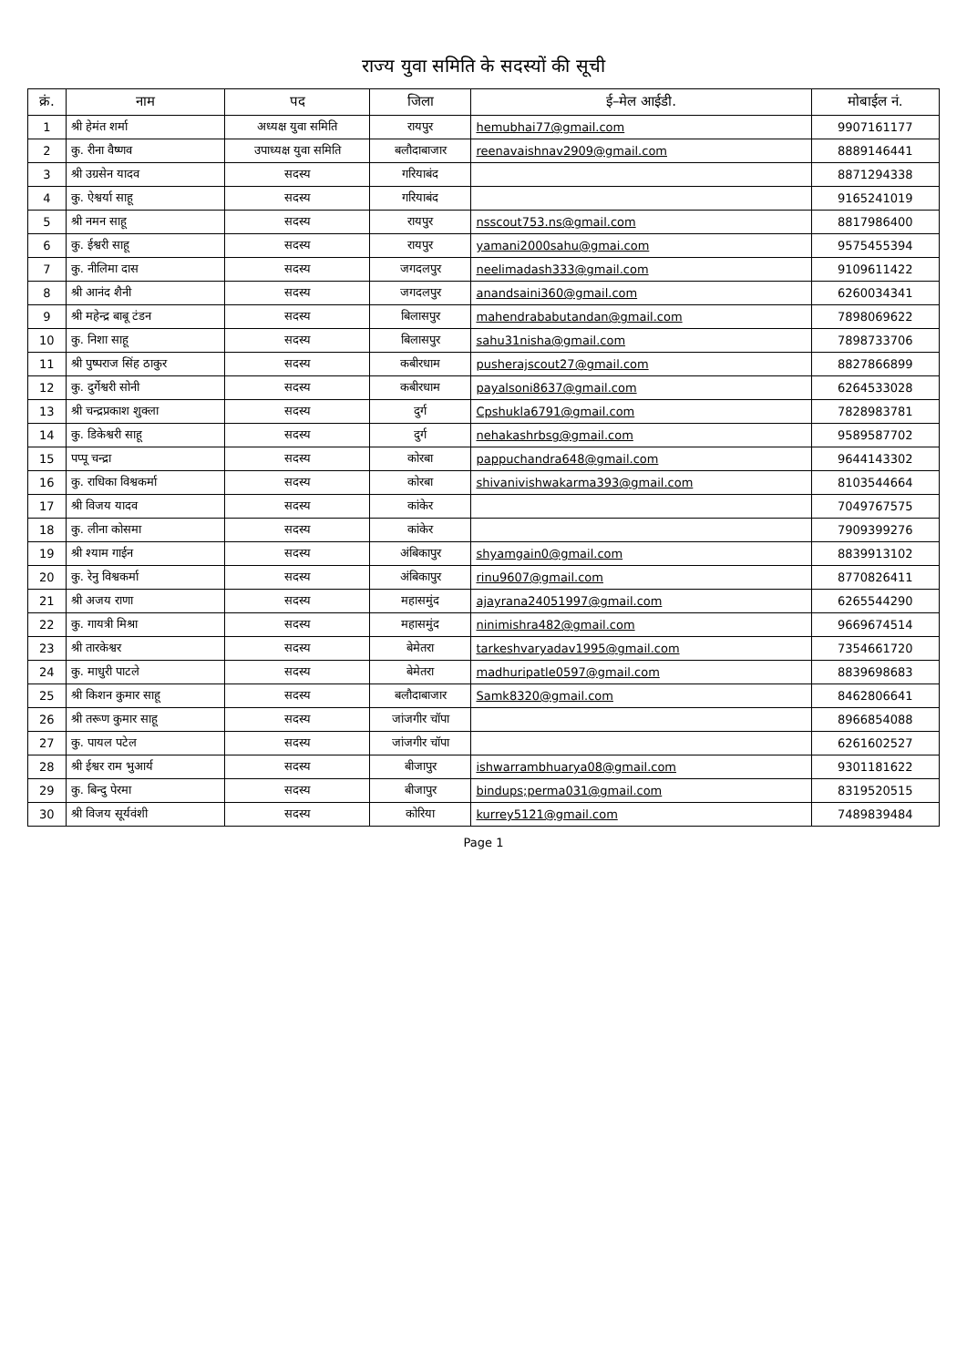राज्य युवा समिति के सदस्यों की सूची
| क्रं. | नाम | पद | जिला | ई–मेल आईडी. | मोबाईल नं. |
| --- | --- | --- | --- | --- | --- |
| 1 | श्री हेमंत शर्मा | अध्यक्ष युवा समिति | रायपुर | hemubhai77@gmail.com | 9907161177 |
| 2 | कु. रीना वैष्णव | उपाध्यक्ष युवा समिति | बलौदाबाजार | reenavaishnav2909@gmail.com | 8889146441 |
| 3 | श्री उग्रसेन यादव | सदस्य | गरियाबंद | | 8871294338 |
| 4 | कु. ऐश्वर्या साहू | सदस्य | गरियाबंद | | 9165241019 |
| 5 | श्री नमन साहू | सदस्य | रायपुर | nsscout753.ns@gmail.com | 8817986400 |
| 6 | कु. ईश्वरी साहू | सदस्य | रायपुर | yamani2000sahu@gmai.com | 9575455394 |
| 7 | कु. नीलिमा दास | सदस्य | जगदलपुर | neelimadash333@gmail.com | 9109611422 |
| 8 | श्री आनंद शैनी | सदस्य | जगदलपुर | anandsaini360@gmail.com | 6260034341 |
| 9 | श्री महेन्द्र बाबू टंडन | सदस्य | बिलासपुर | mahendrababutandan@gmail.com | 7898069622 |
| 10 | कु. निशा साहू | सदस्य | बिलासपुर | sahu31nisha@gmail.com | 7898733706 |
| 11 | श्री पुष्पराज सिंह ठाकुर | सदस्य | कबीरधाम | pusherajscout27@gmail.com | 8827866899 |
| 12 | कु. दुर्गेश्वरी सोनी | सदस्य | कबीरधाम | payalsoni8637@gmail.com | 6264533028 |
| 13 | श्री चन्द्रप्रकाश शुक्ला | सदस्य | दुर्ग | Cpshukla6791@gmail.com | 7828983781 |
| 14 | कु. डिकेश्वरी साहू | सदस्य | दुर्ग | nehakashrbsg@gmail.com | 9589587702 |
| 15 | पप्पू चन्द्रा | सदस्य | कोरबा | pappuchandra648@gmail.com | 9644143302 |
| 16 | कु. राधिका विश्वकर्मा | सदस्य | कोरबा | shivanivishwakarma393@gmail.com | 8103544664 |
| 17 | श्री विजय यादव | सदस्य | कांकेर | | 7049767575 |
| 18 | कु. लीना कोसमा | सदस्य | कांकेर | | 7909399276 |
| 19 | श्री श्याम गाईन | सदस्य | अंबिकापुर | shyamgain0@gmail.com | 8839913102 |
| 20 | कु. रेनु विश्वकर्मा | सदस्य | अंबिकापुर | rinu9607@gmail.com | 8770826411 |
| 21 | श्री अजय राणा | सदस्य | महासमुंद | ajayrana24051997@gmail.com | 6265544290 |
| 22 | कु. गायत्री मिश्रा | सदस्य | महासमुंद | ninimishra482@gmail.com | 9669674514 |
| 23 | श्री तारकेश्वर | सदस्य | बेमेतरा | tarkeshvaryadav1995@gmail.com | 7354661720 |
| 24 | कु. माधुरी पाटले | सदस्य | बेमेतरा | madhuripatle0597@gmail.com | 8839698683 |
| 25 | श्री किशन कुमार साहू | सदस्य | बलौदाबाजार | Samk8320@gmail.com | 8462806641 |
| 26 | श्री तरूण कुमार साहू | सदस्य | जांजगीर चॉपा | | 8966854088 |
| 27 | कु. पायल पटेल | सदस्य | जांजगीर चॉपा | | 6261602527 |
| 28 | श्री ईश्वर राम भुआर्य | सदस्य | बीजापुर | ishwarrambhuarya08@gmail.com | 9301181622 |
| 29 | कु. बिन्दु पेरमा | सदस्य | बीजापुर | bindups;perma031@gmail.com | 8319520515 |
| 30 | श्री विजय सूर्यवंशी | सदस्य | कोरिया | kurrey5121@gmail.com | 7489839484 |
Page 1